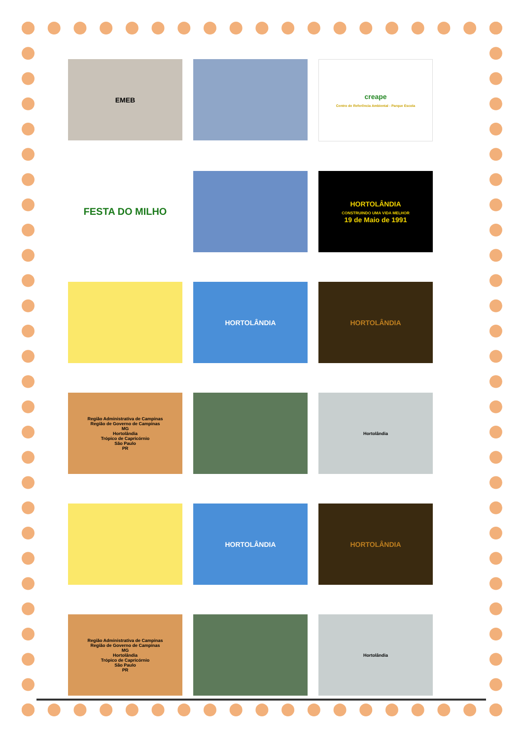EMEB
creape
Centro de Referência Ambiental - Parque Escola
FESTA DO MILHO
HORTOLÂNDIA
CONSTRUINDO UMA VIDA MELHOR
19 de Maio de 1991
HORTOLÂNDIA
HORTOLÂNDIA
Região Administrativa de Campinas
Região de Governo de Campinas
MG
Hortolândia
Trópico de Capricórnio
São Paulo
PR
Hortolândia
HORTOLÂNDIA
HORTOLÂNDIA
Região Administrativa de Campinas
Região de Governo de Campinas
MG
Hortolândia
Trópico de Capricórnio
São Paulo
PR
Hortolândia